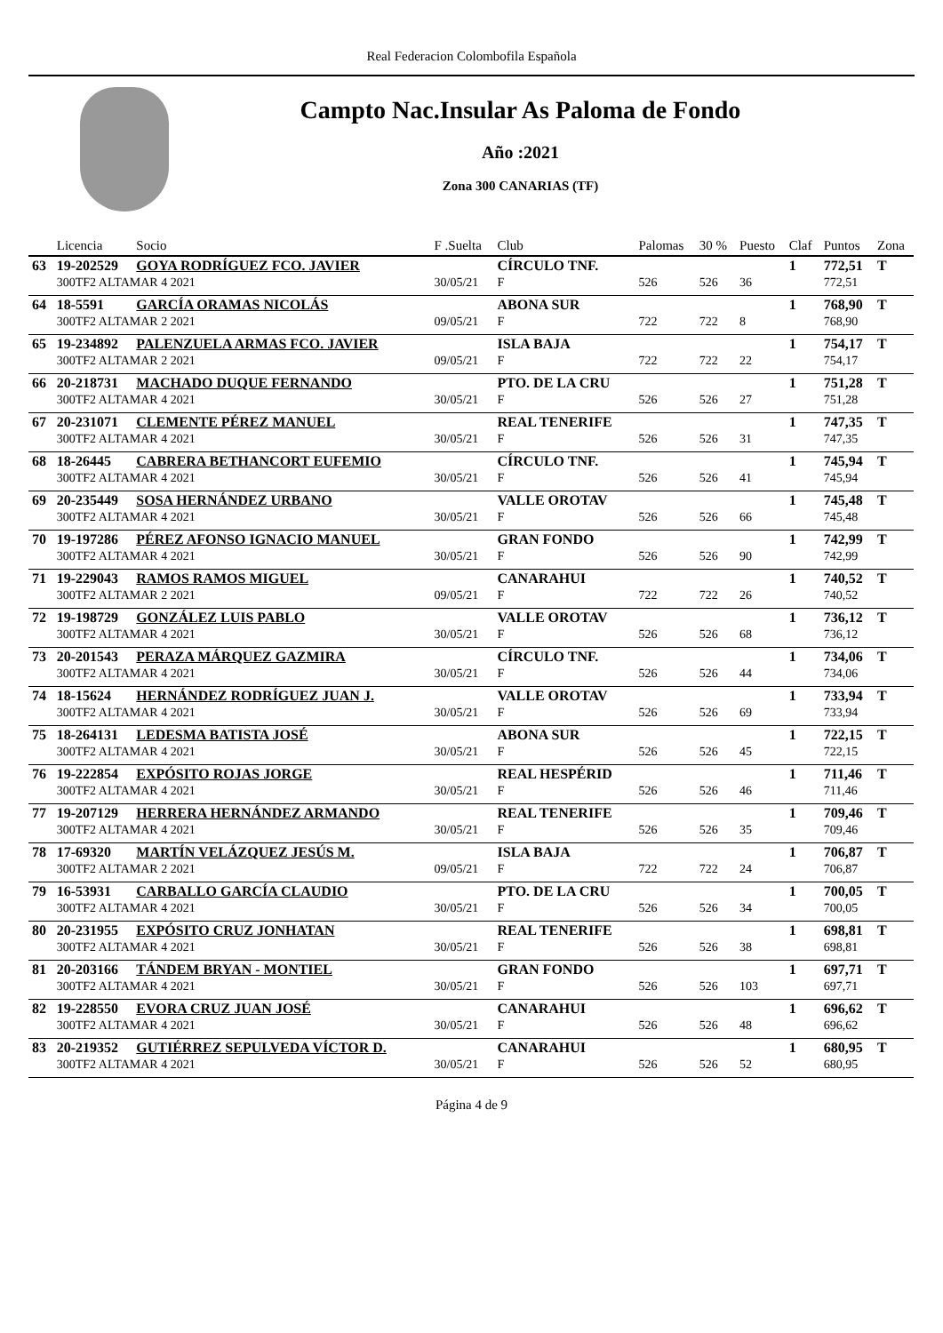Real Federacion Colombofila Española
Campto Nac.Insular As Paloma de Fondo
Año :2021
Zona 300 CANARIAS (TF)
| | Licencia | Socio | F .Suelta | Club | Palomas | 30 % | Puesto | Claf | Puntos | Zona |
| --- | --- | --- | --- | --- | --- | --- | --- | --- | --- | --- |
| 63 | 19-202529 | GOYA RODRÍGUEZ FCO. JAVIER | | CÍRCULO TNF. | | | | 1 | 772,51 | T |
| | 300TF2 ALTAMAR 4 2021 | | 30/05/21 | F | 526 | 526 | 36 | | 772,51 | |
| 64 | 18-5591 | GARCÍA ORAMAS NICOLÁS | | ABONA SUR | | | | 1 | 768,90 | T |
| | 300TF2 ALTAMAR 2 2021 | | 09/05/21 | F | 722 | 722 | 8 | | 768,90 | |
| 65 | 19-234892 | PALENZUELA ARMAS FCO. JAVIER | | ISLA BAJA | | | | 1 | 754,17 | T |
| | 300TF2 ALTAMAR 2 2021 | | 09/05/21 | F | 722 | 722 | 22 | | 754,17 | |
| 66 | 20-218731 | MACHADO DUQUE FERNANDO | | PTO. DE LA CRU | | | | 1 | 751,28 | T |
| | 300TF2 ALTAMAR 4 2021 | | 30/05/21 | F | 526 | 526 | 27 | | 751,28 | |
| 67 | 20-231071 | CLEMENTE PÉREZ MANUEL | | REAL TENERIFE | | | | 1 | 747,35 | T |
| | 300TF2 ALTAMAR 4 2021 | | 30/05/21 | F | 526 | 526 | 31 | | 747,35 | |
| 68 | 18-26445 | CABRERA BETHANCORT EUFEMIO | | CÍRCULO TNF. | | | | 1 | 745,94 | T |
| | 300TF2 ALTAMAR 4 2021 | | 30/05/21 | F | 526 | 526 | 41 | | 745,94 | |
| 69 | 20-235449 | SOSA HERNÁNDEZ URBANO | | VALLE OROTAV | | | | 1 | 745,48 | T |
| | 300TF2 ALTAMAR 4 2021 | | 30/05/21 | F | 526 | 526 | 66 | | 745,48 | |
| 70 | 19-197286 | PÉREZ AFONSO IGNACIO MANUEL | | GRAN FONDO | | | | 1 | 742,99 | T |
| | 300TF2 ALTAMAR 4 2021 | | 30/05/21 | F | 526 | 526 | 90 | | 742,99 | |
| 71 | 19-229043 | RAMOS RAMOS MIGUEL | | CANARAHUI | | | | 1 | 740,52 | T |
| | 300TF2 ALTAMAR 2 2021 | | 09/05/21 | F | 722 | 722 | 26 | | 740,52 | |
| 72 | 19-198729 | GONZÁLEZ LUIS PABLO | | VALLE OROTAV | | | | 1 | 736,12 | T |
| | 300TF2 ALTAMAR 4 2021 | | 30/05/21 | F | 526 | 526 | 68 | | 736,12 | |
| 73 | 20-201543 | PERAZA MÁRQUEZ GAZMIRA | | CÍRCULO TNF. | | | | 1 | 734,06 | T |
| | 300TF2 ALTAMAR 4 2021 | | 30/05/21 | F | 526 | 526 | 44 | | 734,06 | |
| 74 | 18-15624 | HERNÁNDEZ RODRÍGUEZ JUAN J. | | VALLE OROTAV | | | | 1 | 733,94 | T |
| | 300TF2 ALTAMAR 4 2021 | | 30/05/21 | F | 526 | 526 | 69 | | 733,94 | |
| 75 | 18-264131 | LEDESMA BATISTA JOSÉ | | ABONA SUR | | | | 1 | 722,15 | T |
| | 300TF2 ALTAMAR 4 2021 | | 30/05/21 | F | 526 | 526 | 45 | | 722,15 | |
| 76 | 19-222854 | EXPÓSITO ROJAS JORGE | | REAL HESPÉRID | | | | 1 | 711,46 | T |
| | 300TF2 ALTAMAR 4 2021 | | 30/05/21 | F | 526 | 526 | 46 | | 711,46 | |
| 77 | 19-207129 | HERRERA HERNÁNDEZ ARMANDO | | REAL TENERIFE | | | | 1 | 709,46 | T |
| | 300TF2 ALTAMAR 4 2021 | | 30/05/21 | F | 526 | 526 | 35 | | 709,46 | |
| 78 | 17-69320 | MARTÍN VELÁZQUEZ JESÚS M. | | ISLA BAJA | | | | 1 | 706,87 | T |
| | 300TF2 ALTAMAR 2 2021 | | 09/05/21 | F | 722 | 722 | 24 | | 706,87 | |
| 79 | 16-53931 | CARBALLO GARCÍA CLAUDIO | | PTO. DE LA CRU | | | | 1 | 700,05 | T |
| | 300TF2 ALTAMAR 4 2021 | | 30/05/21 | F | 526 | 526 | 34 | | 700,05 | |
| 80 | 20-231955 | EXPÓSITO CRUZ JONHATAN | | REAL TENERIFE | | | | 1 | 698,81 | T |
| | 300TF2 ALTAMAR 4 2021 | | 30/05/21 | F | 526 | 526 | 38 | | 698,81 | |
| 81 | 20-203166 | TÁNDEM BRYAN - MONTIEL | | GRAN FONDO | | | | 1 | 697,71 | T |
| | 300TF2 ALTAMAR 4 2021 | | 30/05/21 | F | 526 | 526 | 103 | | 697,71 | |
| 82 | 19-228550 | EVORA CRUZ JUAN JOSÉ | | CANARAHUI | | | | 1 | 696,62 | T |
| | 300TF2 ALTAMAR 4 2021 | | 30/05/21 | F | 526 | 526 | 48 | | 696,62 | |
| 83 | 20-219352 | GUTIÉRREZ SEPULVEDA VÍCTOR D. | | CANARAHUI | | | | 1 | 680,95 | T |
| | 300TF2 ALTAMAR 4 2021 | | 30/05/21 | F | 526 | 526 | 52 | | 680,95 | |
Página 4 de 9